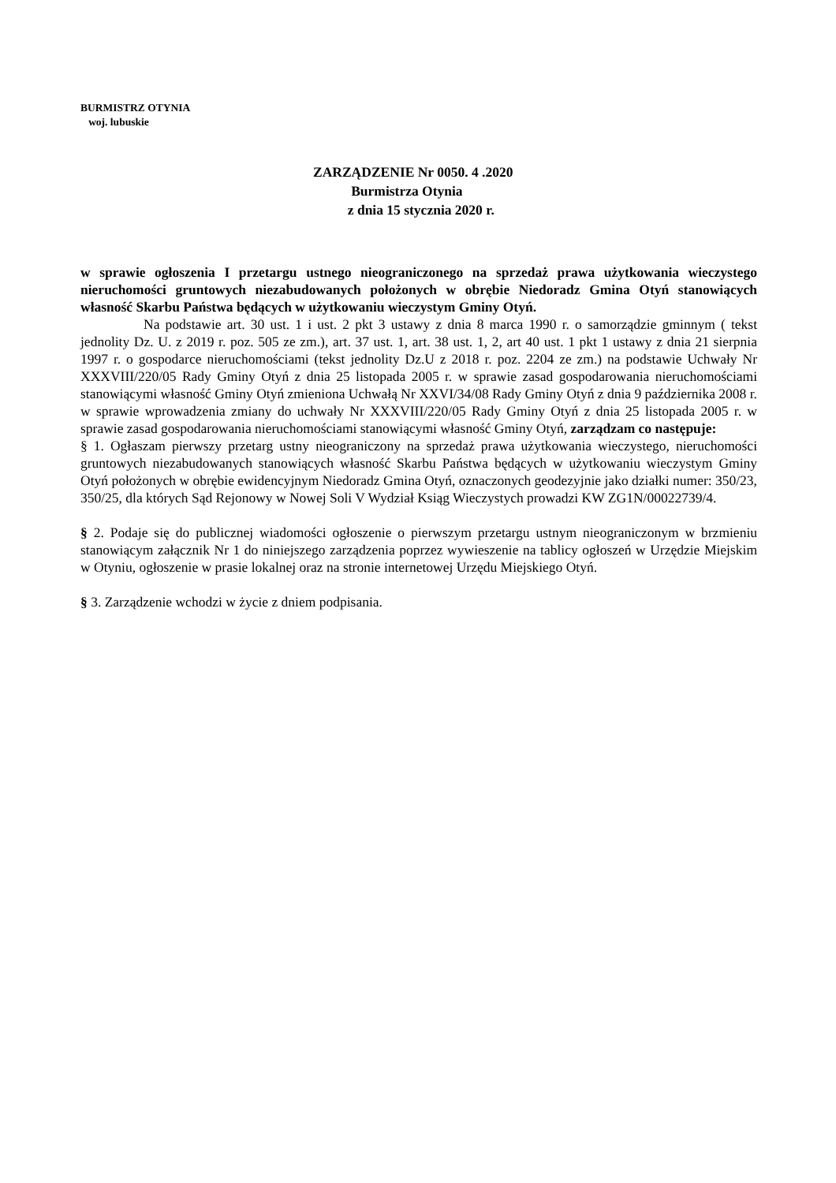BURMISTRZ OTYNIA
woj. lubuskie
ZARZĄDZENIE Nr 0050. 4 .2020
Burmistrza Otynia
z dnia 15 stycznia 2020 r.
w sprawie ogłoszenia I przetargu ustnego nieograniczonego na sprzedaż prawa użytkowania wieczystego nieruchomości gruntowych niezabudowanych położonych w obrębie Niedoradz Gmina Otyń stanowiących własność Skarbu Państwa będących w użytkowaniu wieczystym Gminy Otyń.
Na podstawie art. 30 ust. 1 i ust. 2 pkt 3 ustawy z dnia 8 marca 1990 r. o samorządzie gminnym ( tekst jednolity Dz. U. z 2019 r. poz. 505 ze zm.), art. 37 ust. 1, art. 38 ust. 1, 2, art 40 ust. 1 pkt 1 ustawy z dnia 21 sierpnia 1997 r. o gospodarce nieruchomościami (tekst jednolity Dz.U z 2018 r. poz. 2204 ze zm.) na podstawie Uchwały Nr XXXVIII/220/05 Rady Gminy Otyń z dnia 25 listopada 2005 r. w sprawie zasad gospodarowania nieruchomościami stanowiącymi własność Gminy Otyń zmieniona Uchwałą Nr XXVI/34/08 Rady Gminy Otyń z dnia 9 października 2008 r. w sprawie wprowadzenia zmiany do uchwały Nr XXXVIII/220/05 Rady Gminy Otyń z dnia 25 listopada 2005 r. w sprawie zasad gospodarowania nieruchomościami stanowiącymi własność Gminy Otyń, zarządzam co następuje:
§ 1. Ogłaszam pierwszy przetarg ustny nieograniczony na sprzedaż prawa użytkowania wieczystego, nieruchomości gruntowych niezabudowanych stanowiących własność Skarbu Państwa będących w użytkowaniu wieczystym Gminy Otyń położonych w obrębie ewidencyjnym Niedoradz Gmina Otyń, oznaczonych geodezyjnie jako działki numer: 350/23, 350/25, dla których Sąd Rejonowy w Nowej Soli V Wydział Ksiąg Wieczystych prowadzi KW ZG1N/00022739/4.
§ 2. Podaje się do publicznej wiadomości ogłoszenie o pierwszym przetargu ustnym nieograniczonym w brzmieniu stanowiącym załącznik Nr 1 do niniejszego zarządzenia poprzez wywieszenie na tablicy ogłoszeń w Urzędzie Miejskim w Otyniu, ogłoszenie w prasie lokalnej oraz na stronie internetowej Urzędu Miejskiego Otyń.
§ 3. Zarządzenie wchodzi w życie z dniem podpisania.